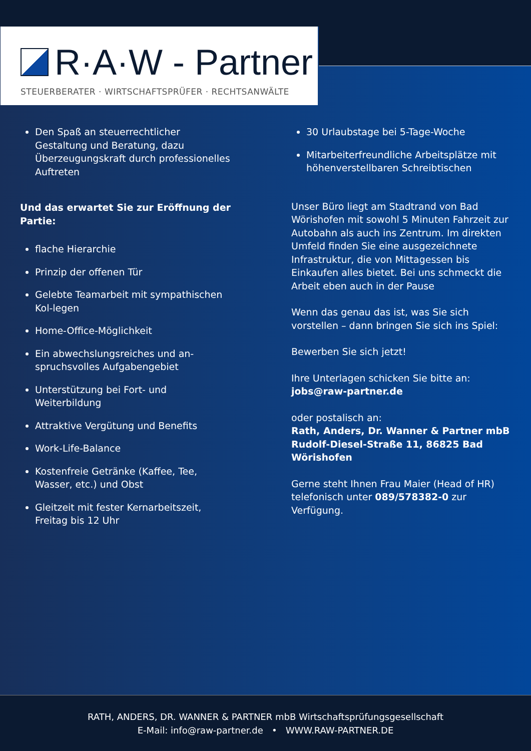R·A·W - Partner
STEUERBERATER · WIRTSCHAFTSPRÜFER · RECHTSANWÄLTE
Den Spaß an steuerrechtlicher Gestaltung und Beratung, dazu Überzeugungskraft durch professionelles Auftreten
Und das erwartet Sie zur Eröffnung der Partie:
flache Hierarchie
Prinzip der offenen Tür
Gelebte Teamarbeit mit sympathischen Kol-legen
Home-Office-Möglichkeit
Ein abwechslungsreiches und an-spruchsvolles Aufgabengebiet
Unterstützung bei Fort- und Weiterbildung
Attraktive Vergütung und Benefits
Work-Life-Balance
Kostenfreie Getränke (Kaffee, Tee, Wasser, etc.) und Obst
Gleitzeit mit fester Kernarbeitszeit, Freitag bis 12 Uhr
30 Urlaubstage bei 5-Tage-Woche
Mitarbeiterfreundliche Arbeitsplätze mit höhenverstellbaren Schreibtischen
Unser Büro liegt am Stadtrand von Bad Wörishofen mit sowohl 5 Minuten Fahrzeit zur Autobahn als auch ins Zentrum. Im direkten Umfeld finden Sie eine ausgezeichnete Infrastruktur, die von Mittagessen bis Einkaufen alles bietet. Bei uns schmeckt die Arbeit eben auch in der Pause
Wenn das genau das ist, was Sie sich vorstellen – dann bringen Sie sich ins Spiel:
Bewerben Sie sich jetzt!
Ihre Unterlagen schicken Sie bitte an:
jobs@raw-partner.de
oder postalisch an:
Rath, Anders, Dr. Wanner & Partner mbB Rudolf-Diesel-Straße 11, 86825 Bad Wörishofen
Gerne steht Ihnen Frau Maier (Head of HR) telefonisch unter 089/578382-0 zur Verfügung.
RATH, ANDERS, DR. WANNER & PARTNER mbB Wirtschaftsprüfungsgesellschaft
E-Mail: info@raw-partner.de • WWW.RAW-PARTNER.DE